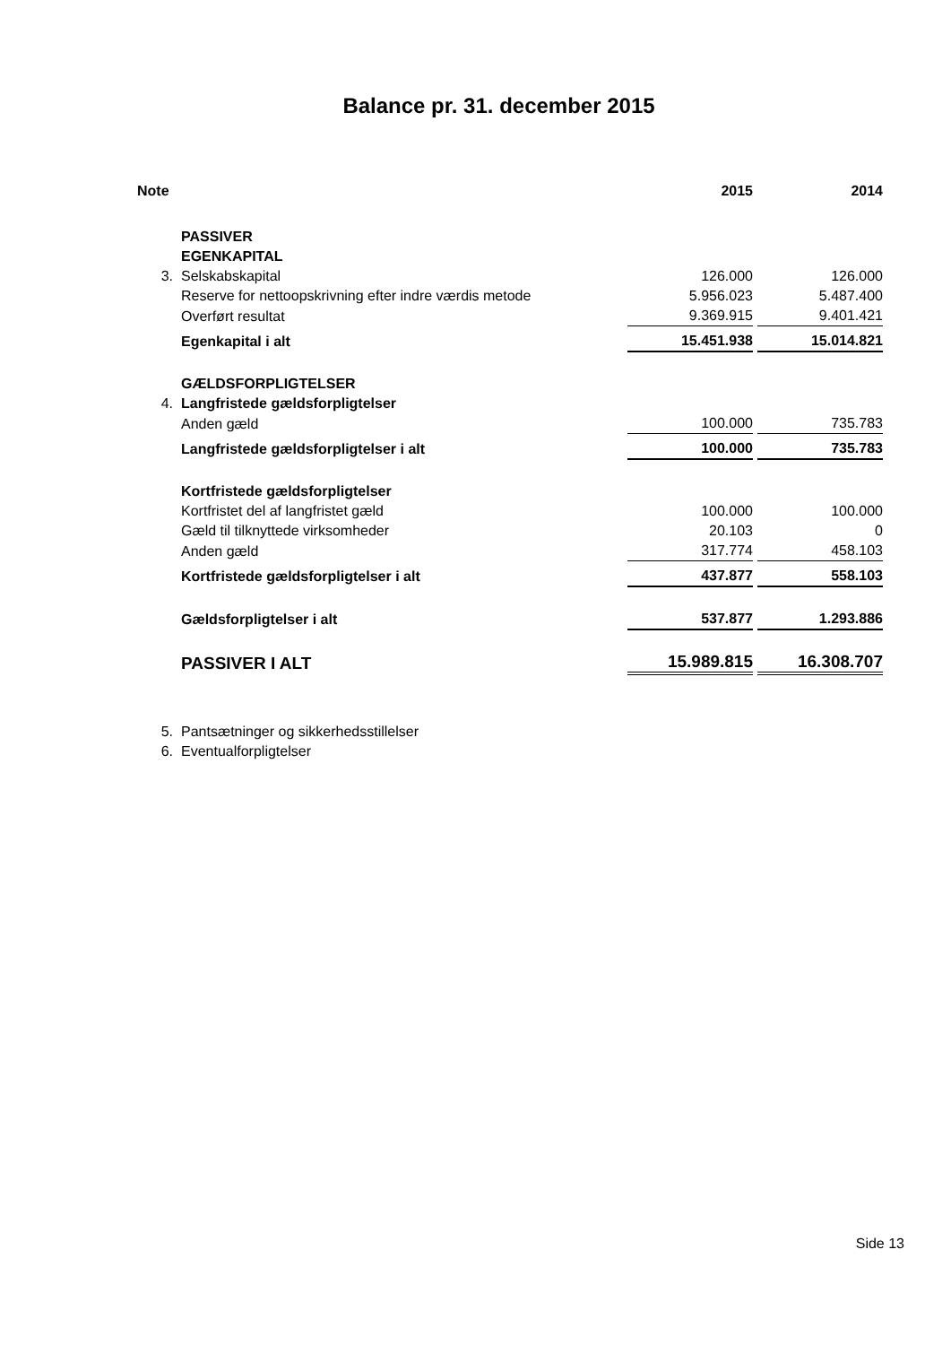Balance pr. 31. december 2015
| Note | | 2015 | 2014 |
| --- | --- | --- | --- |
| | PASSIVER | | |
| | EGENKAPITAL | | |
| 3. | Selskabskapital | 126.000 | 126.000 |
| | Reserve for nettoopskrivning efter indre værdis metode | 5.956.023 | 5.487.400 |
| | Overført resultat | 9.369.915 | 9.401.421 |
| | Egenkapital i alt | 15.451.938 | 15.014.821 |
| | GÆLDSFORPLIGTELSER | | |
| 4. | Langfristede gældsforpligtelser | | |
| | Anden gæld | 100.000 | 735.783 |
| | Langfristede gældsforpligtelser i alt | 100.000 | 735.783 |
| | Kortfristede gældsforpligtelser | | |
| | Kortfristet del af langfristet gæld | 100.000 | 100.000 |
| | Gæld til tilknyttede virksomheder | 20.103 | 0 |
| | Anden gæld | 317.774 | 458.103 |
| | Kortfristede gældsforpligtelser i alt | 437.877 | 558.103 |
| | Gældsforpligtelser i alt | 537.877 | 1.293.886 |
| | PASSIVER I ALT | 15.989.815 | 16.308.707 |
| 5. | Pantsætninger og sikkerhedsstillelser | | |
| 6. | Eventualforpligtelser | | |
Side 13